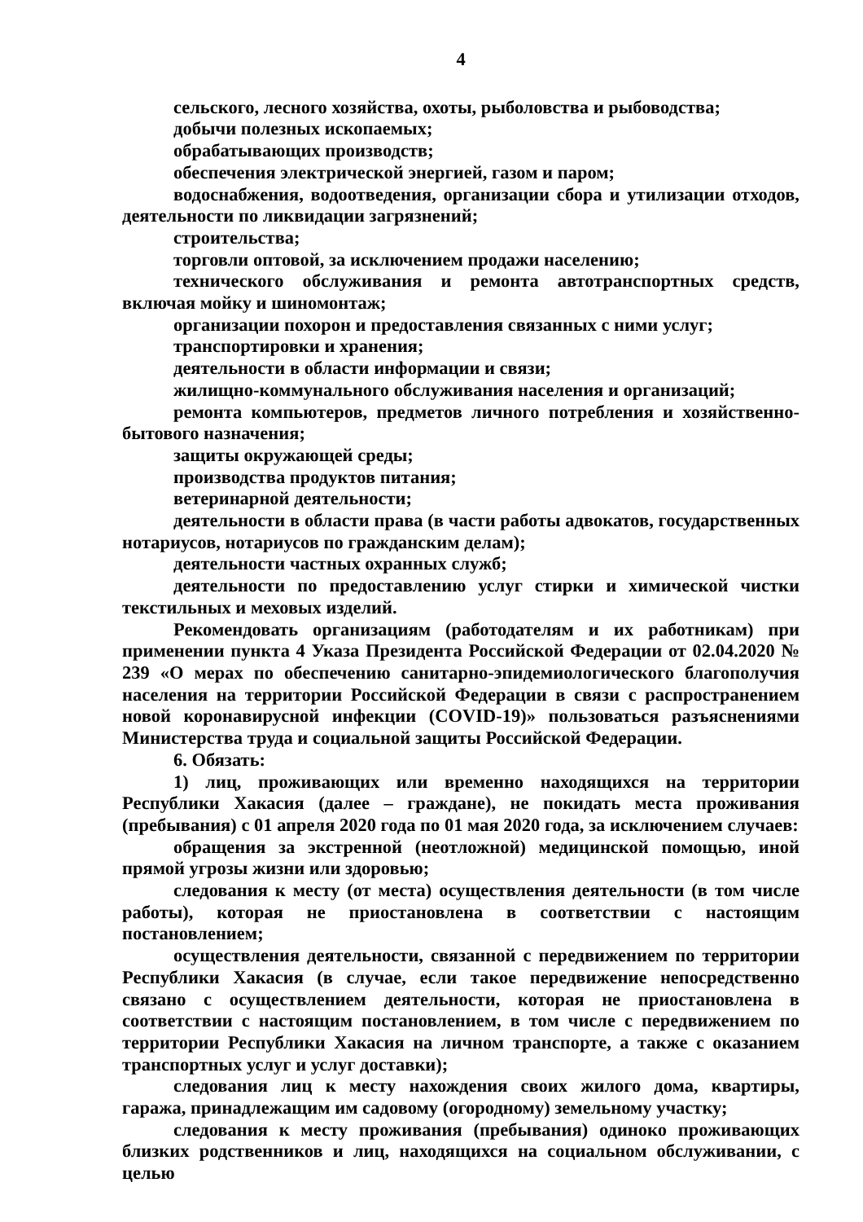4
сельского, лесного хозяйства, охоты, рыболовства и рыбоводства;
добычи полезных ископаемых;
обрабатывающих производств;
обеспечения электрической энергией, газом и паром;
водоснабжения, водоотведения, организации сбора и утилизации отходов, деятельности по ликвидации загрязнений;
строительства;
торговли оптовой, за исключением продажи населению;
технического обслуживания и ремонта автотранспортных средств, включая мойку и шиномонтаж;
организации похорон и предоставления связанных с ними услуг;
транспортировки и хранения;
деятельности в области информации и связи;
жилищно-коммунального обслуживания населения и организаций;
ремонта компьютеров, предметов личного потребления и хозяйственно-бытового назначения;
защиты окружающей среды;
производства продуктов питания;
ветеринарной деятельности;
деятельности в области права (в части работы адвокатов, государственных нотариусов, нотариусов по гражданским делам);
деятельности частных охранных служб;
деятельности по предоставлению услуг стирки и химической чистки текстильных и меховых изделий.
Рекомендовать организациям (работодателям и их работникам) при применении пункта 4 Указа Президента Российской Федерации от 02.04.2020 № 239 «О мерах по обеспечению санитарно-эпидемиологического благополучия населения на территории Российской Федерации в связи с распространением новой коронавирусной инфекции (COVID-19)» пользоваться разъяснениями Министерства труда и социальной защиты Российской Федерации.
6. Обязать:
1) лиц, проживающих или временно находящихся на территории Республики Хакасия (далее – граждане), не покидать места проживания (пребывания) с 01 апреля 2020 года по 01 мая 2020 года, за исключением случаев:
обращения за экстренной (неотложной) медицинской помощью, иной прямой угрозы жизни или здоровью;
следования к месту (от места) осуществления деятельности (в том числе работы), которая не приостановлена в соответствии с настоящим постановлением;
осуществления деятельности, связанной с передвижением по территории Республики Хакасия (в случае, если такое передвижение непосредственно связано с осуществлением деятельности, которая не приостановлена в соответствии с настоящим постановлением, в том числе с передвижением по территории Республики Хакасия на личном транспорте, а также с оказанием транспортных услуг и услуг доставки);
следования лиц к месту нахождения своих жилого дома, квартиры, гаража, принадлежащим им садовому (огородному) земельному участку;
следования к месту проживания (пребывания) одиноко проживающих близких родственников и лиц, находящихся на социальном обслуживании, с целью